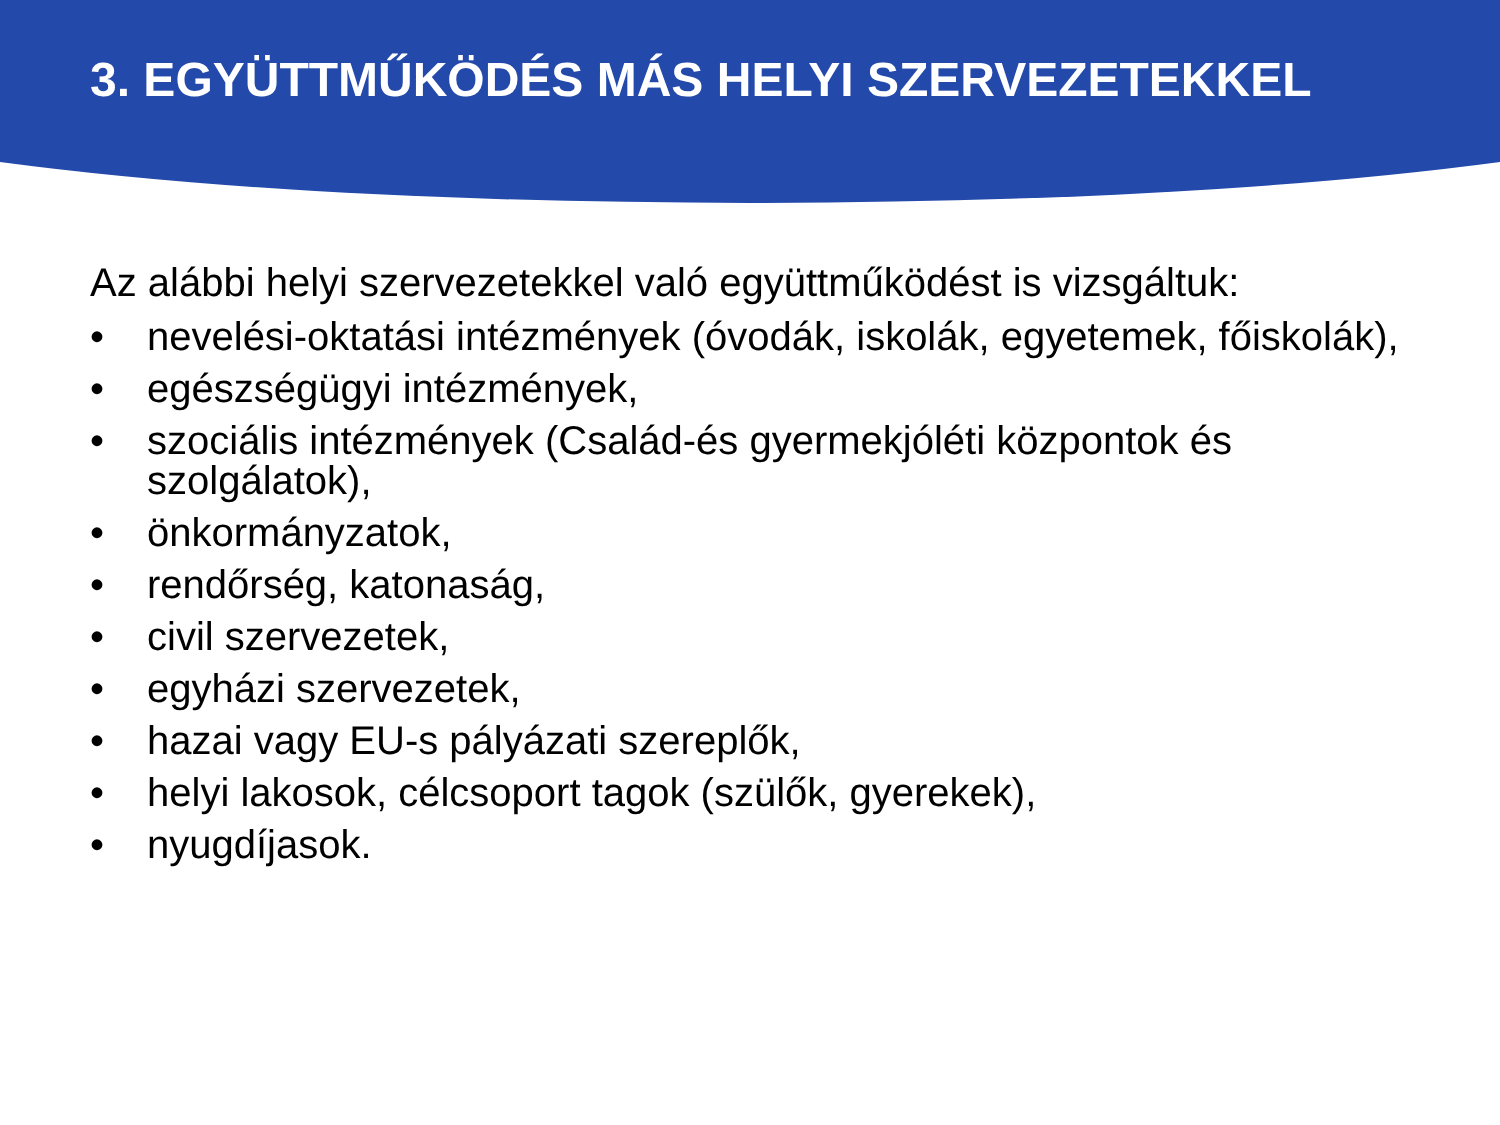3. EGYÜTTMŰKÖDÉS MÁS HELYI SZERVEZETEKKEL
Az alábbi helyi szervezetekkel való együttműködést is vizsgáltuk:
• nevelési-oktatási intézmények (óvodák, iskolák, egyetemek, főiskolák),
• egészségügyi intézmények,
• szociális intézmények (Család-és gyermekjóléti központok és szolgálatok),
• önkormányzatok,
• rendőrség, katonaság,
• civil szervezetek,
• egyházi szervezetek,
• hazai vagy EU-s pályázati szereplők,
• helyi lakosok, célcsoport tagok (szülők, gyerekek),
• nyugdíjasok.